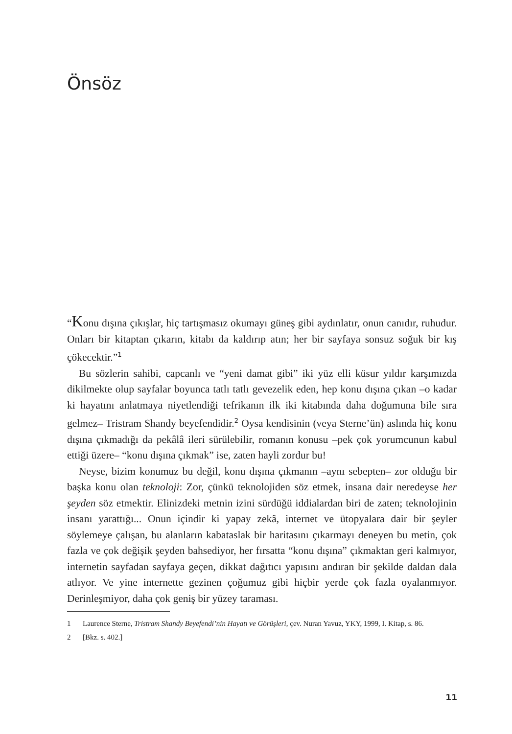Önsöz
“Konu dışına çıkışlar, hiç tartışmasız okumayı güneş gibi aydınlatır, onun canıdır, ruhudur. Onları bir kitaptan çıkarın, kitabı da kaldırıp atın; her bir sayfaya sonsuz soğuk bir kış çökecektir.”<sup>1</sup>
Bu sözlerin sahibi, capcanlı ve “yeni damat gibi” iki yüz elli küsur yıldır karşımızda dikilmekte olup sayfalar boyunca tatlı tatlı gevezelik eden, hep konu dışına çıkan –o kadar ki hayatını anlatmaya niyetlendiği tefrikanın ilk iki kitabında daha doğumuna bile sıra gelmez– Tristram Shandy beyefendidir.<sup>2</sup> Oysa kendisinin (veya Sterne’ün) aslında hiç konu dışına çıkmadığı da pekâlâ ileri sürülebilir, romanın konusu –pek çok yorumcunun kabul ettiği üzere– “konu dışına çıkmak” ise, zaten hayli zordur bu!
Neyse, bizim konumuz bu değil, konu dışına çıkmanın –aynı sebepten– zor olduğu bir başka konu olan teknoloji: Zor, çünkü teknolojiden söz etmek, insana dair neredeyse her şeyden söz etmektir. Elinizdeki metnin izini sürdüğü iddialardan biri de zaten; teknolojinin insanı yarattığı... Onun içindir ki yapay zekâ, internet ve ütopyalara dair bir şeyler söylemeye çalışan, bu alanların kabataslak bir haritasını çıkarmayı deneyen bu metin, çok fazla ve çok değişik şeyden bahsediyor, her fırsatta “konu dışına” çıkmaktan geri kalmıyor, internetin sayfadan sayfaya geçen, dikkat dağıtıcı yapısını andıran bir şekilde daldan dala atlıyor. Ve yine internette gezinen çoğumuz gibi hiçbir yerde çok fazla oyalanmıyor. Derinleşmiyor, daha çok geniş bir yüzey taraması.
1 Laurence Sterne, Tristram Shandy Beyefendi’nin Hayatı ve Görüşleri, çev. Nuran Yavuz, YKY, 1999, I. Kitap, s. 86.
2 [Bkz. s. 402.]
11